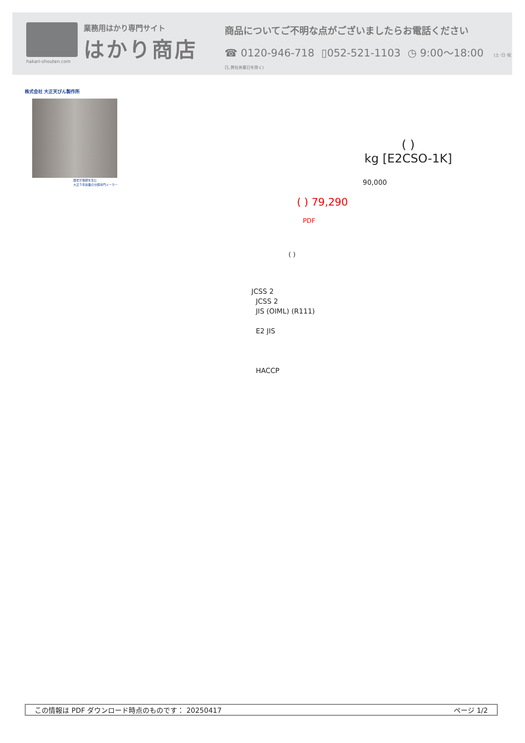hakari-shouten.com
業務用はかり専門サイト
はかり商店
商品についてご不明な点がございましたらお電話ください
☎ 0120-946-718 ▯052-521-1103 ◷ 9:00〜18:00 (土･日･祝日､弊社休業日を除く)
株式会社 大正天びん製作所
歴史が信頼を生む
大正５年創業の分銅専門メーカー
( )
kg [E2CSO-1K]
90,000
( ) 79,290
PDF
( )
JCSS 2
JCSS 2
JIS (OIML) (R111)
E2 JIS
HACCP
この情報は PDF ダウンロード時点のものです： 20250417 ページ 1/2